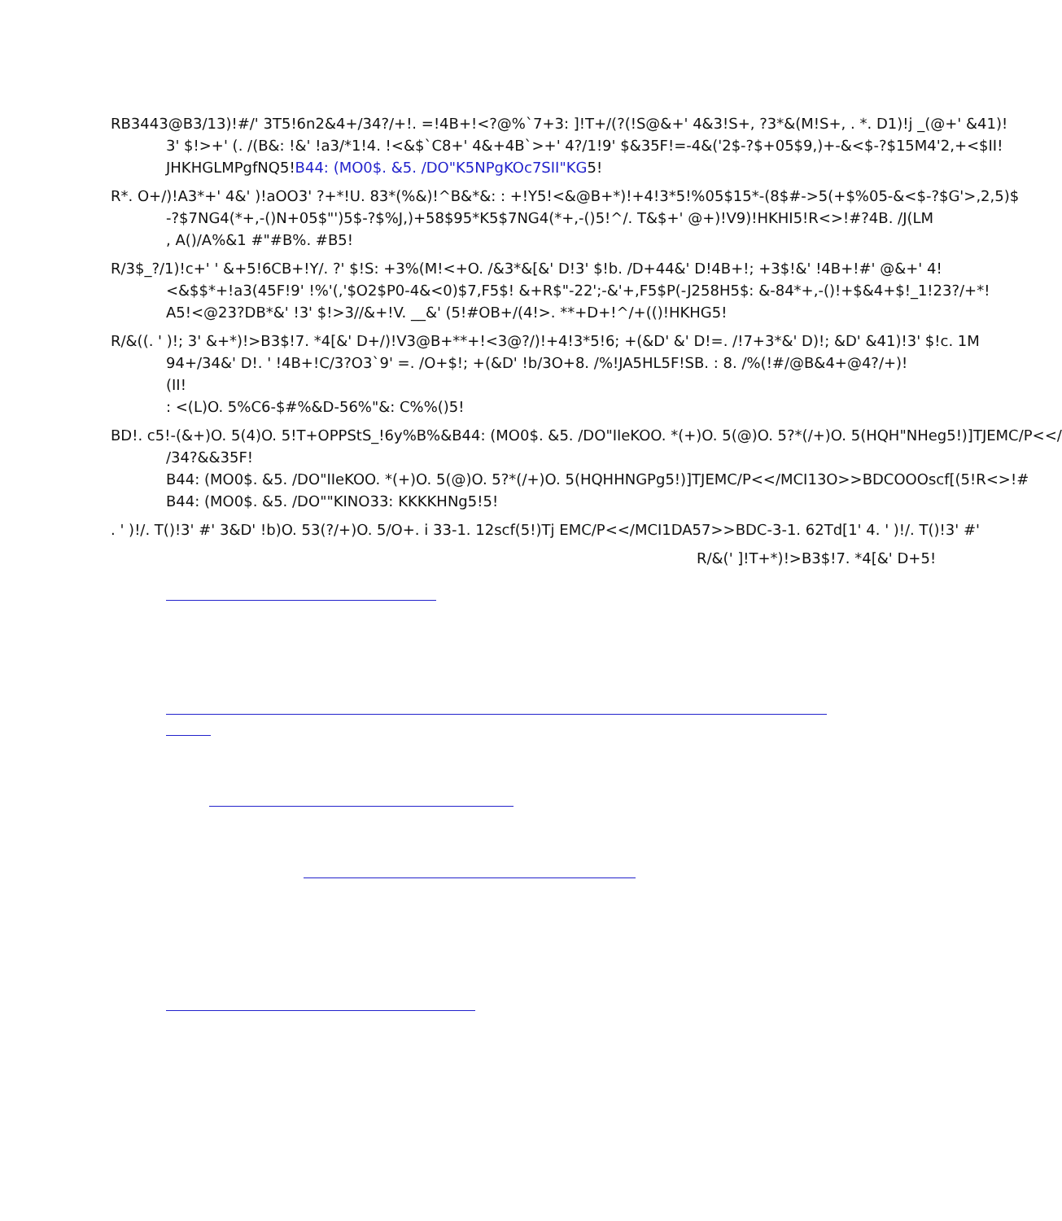RB3443@B3/13)!#/' 3T5!6n2&4+/34?/+!. =!4B+!<?@%`7+3: ]!T+/(?(!S@&+' 4&3!S+, ?3*&(M!S+, . *. D1)!j _(@+' &41)!
3' $!>+' (. /(B&: !&' !a3/*1!4. !<&$`C8+' 4&+4B`>+' 4?/1!9' $&35F!=-4&('2$-?$+05$9,)+-&<$-?$15M4'2,+<$II!
JHKHGLMPgfNQ5!B44: (MO0$. &5. /DO"K5NPgKOc7SII"KG5!
R*. O+/)!A3*+' 4&' )!aOO3' ?+*!U. 83*(%&)!^B&*&: : +!Y5!<&@B+*)!+4!3*5!%05$15*-(8$#->5(+$%05-&<$-?$G'>,2,5)$
-?$7NG4(*+,-()N+05$"')5$-?$%J,)+58$95*K5$7NG4(*+,-()5!^/. T&$+' @+)!V9)!HKHI5!R<>!#?4B. /J(LM
, A()/A%&1 #"#B%. #B5!
R/3$_?/1)!c+' ' &+5!6CB+!Y/. ?' $!S: +3%(M!<+O. /&3*&[&' D!3' $!b. /D+44&' D!4B+!; +3$!&' !4B+!#' @&+' 4!
<&$$*+!a3(45F!9' !%'(,'$O2$P0-4&<0)$7,F5$! &+R$"-22';-&'+,F5$P(-J258H5$: &-84*+,-()!+$&4+$!_1!23?/+*!
A5!<@23?DB*&' !3' $!>3//&+!V. __&' (5!#OB+/(4!>. **+D+!^/+(()!HKHG5!
R/&((. ' )!; 3' &+*)!>B3$!7. *4[&' D+/)!V3@B+**+!<3@?/)!+4!3*5!6; +(&D' &' D!=. /!7+3*&' D)!; &D' &41)!3' $!c. 1M
94+/34&' D!. ' !4B+!C/3?O3`9' =. /O+$!; +(&D' !b/3O+8. /%!JA5HL5F!SB. : 8. /%(!#/@B&4+@4?/+)!
(II!
: <(L)O. 5%C6-$#%&D-56%"&: C%%()5!
BD!. c5!-(&+)O. 5(4)O. 5!T+OPPStS_!6y%B%&B44: (MO0$. &5. /DO"IIeKOO. *(+)O. 5(@)O. 5?*(/+)O. 5(HQH"NHeg5!)]TJEMC/P<</
/34?&&35F!
B44: (MO0$. &5. /DO"IIeKOO. *(+)O. 5(@)O. 5?*(/+)O. 5(HQHHNGPg5!)]TJEMC/P<</MCI13O>>BDCOOOscf[(5!R<>!#
B44: (MO0$. &5. /DO""KINO33: KKKKHNg5!5!
. ' )!/. T()!3' #' 3&D' !b)O. 53(?/+)O. 5/O+. i 33-1. 12scf(5!)Tj EMC/P<</MCI1DA57>>BDC-3-1. 62Td[1' 4. ' )!/. T()!3' #'
R/&(' ]!T+*)!>B3$!7. *4[&' D+5!